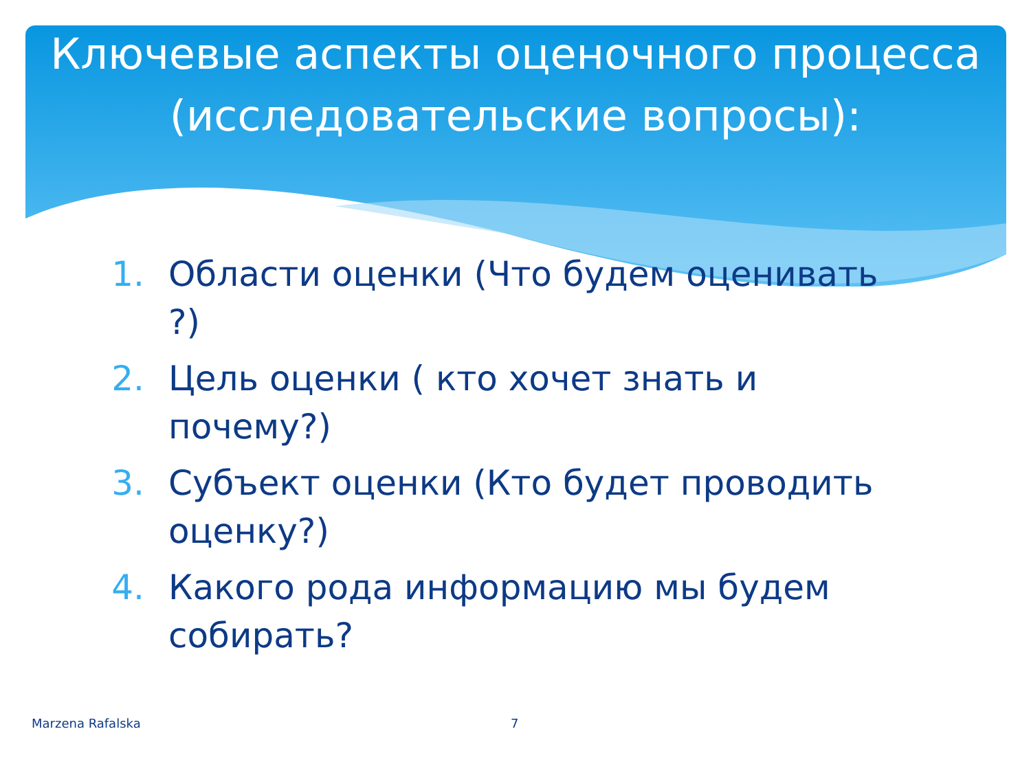Ключевые аспекты оценочного процесса (исследовательские вопросы):
1. Области оценки (Что будем оценивать ?)
2. Цель оценки ( кто хочет знать и почему?)
3. Субъект оценки (Кто будет проводить оценку?)
4. Какого рода информацию мы будем собирать?
Marzena Rafalska 7